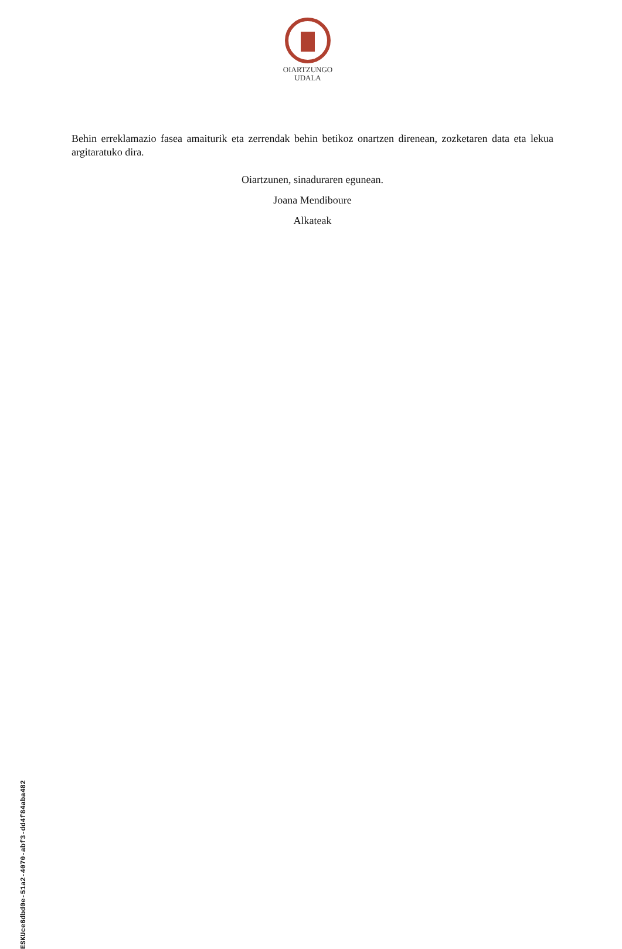OIARTZUNGO
UDALA
Behin erreklamazio fasea amaiturik eta zerrendak behin betikoz onartzen direnean, zozketaren data eta lekua argitaratuko dira.
Oiartzunen, sinaduraren egunean.
Joana Mendiboure
Alkateak
ESKUce6dbd0e-51a2-4070-abf3-dd4f84aba482